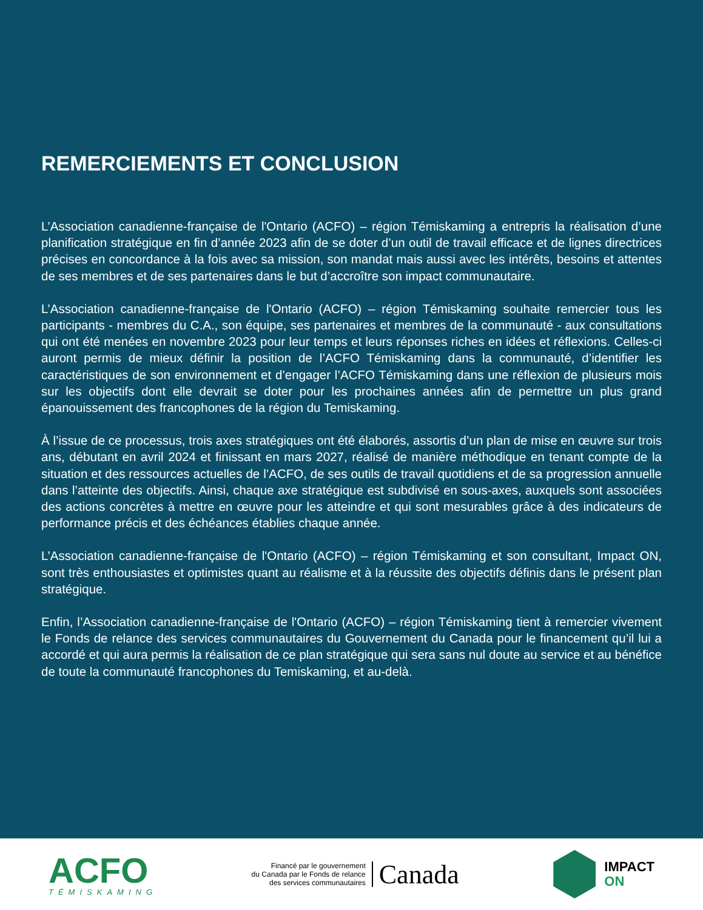REMERCIEMENTS ET CONCLUSION
L’Association canadienne-française de l'Ontario (ACFO) – région Témiskaming a entrepris la réalisation d’une planification stratégique en fin d’année 2023 afin de se doter d’un outil de travail efficace et de lignes directrices précises en concordance à la fois avec sa mission, son mandat mais aussi avec les intérêts, besoins et attentes de ses membres et de ses partenaires dans le but d’accroître son impact communautaire.
L’Association canadienne-française de l'Ontario (ACFO) – région Témiskaming souhaite remercier tous les participants - membres du C.A., son équipe, ses partenaires et membres de la communauté - aux consultations qui ont été menées en novembre 2023 pour leur temps et leurs réponses riches en idées et réflexions. Celles-ci auront permis de mieux définir la position de l’ACFO Témiskaming dans la communauté, d’identifier les caractéristiques de son environnement et d’engager l’ACFO Témiskaming dans une réflexion de plusieurs mois sur les objectifs dont elle devrait se doter pour les prochaines années afin de permettre un plus grand épanouissement des francophones de la région du Temiskaming.
À l’issue de ce processus, trois axes stratégiques ont été élaborés, assortis d’un plan de mise en œuvre sur trois ans, débutant en avril 2024 et finissant en mars 2027, réalisé de manière méthodique en tenant compte de la situation et des ressources actuelles de l’ACFO, de ses outils de travail quotidiens et de sa progression annuelle dans l’atteinte des objectifs. Ainsi, chaque axe stratégique est subdivisé en sous-axes, auxquels sont associées des actions concrètes à mettre en œuvre pour les atteindre et qui sont mesurables grâce à des indicateurs de performance précis et des échéances établies chaque année.
L’Association canadienne-française de l'Ontario (ACFO) – région Témiskaming et son consultant, Impact ON, sont très enthousiastes et optimistes quant au réalisme et à la réussite des objectifs définis dans le présent plan stratégique.
Enfin, l’Association canadienne-française de l'Ontario (ACFO) – région Témiskaming tient à remercier vivement le Fonds de relance des services communautaires du Gouvernement du Canada pour le financement qu’il lui a accordé et qui aura permis la réalisation de ce plan stratégique qui sera sans nul doute au service et au bénéfice de toute la communauté francophones du Temiskaming, et au-delà.
ACFO
TÉMISKAMING
Financé par le gouvernement
du Canada par le Fonds de relance
des services communautaires
Canada
IMPACT
ON